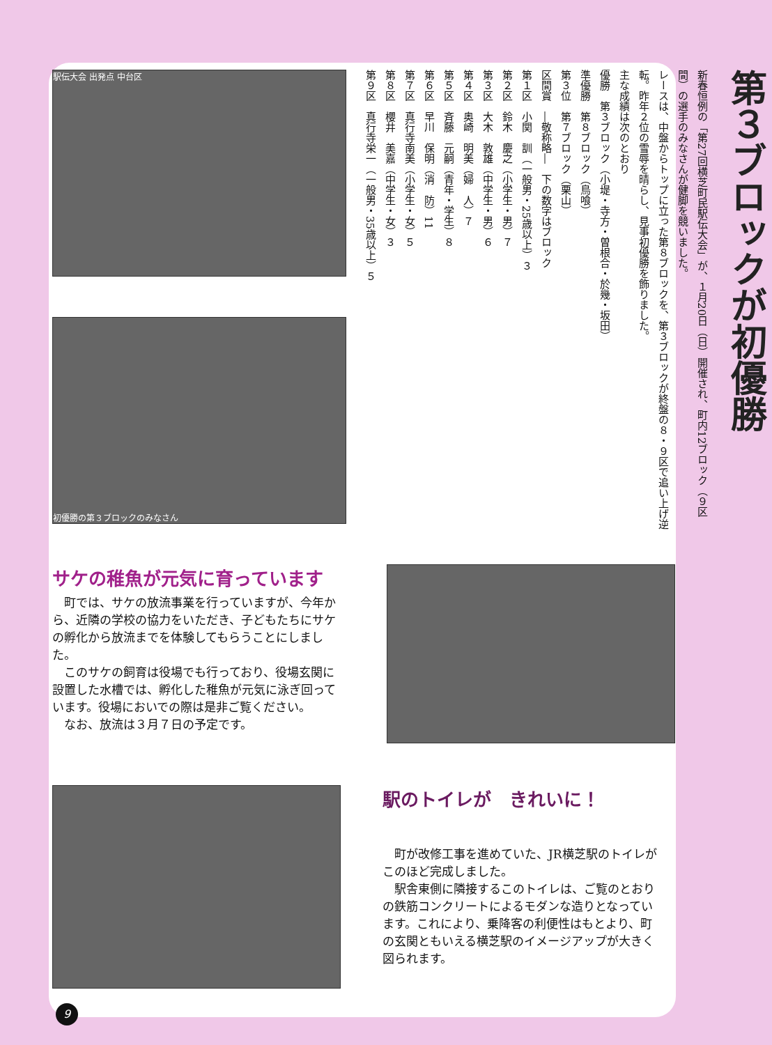駅伝大会 出発点 中台区
初優勝の第３ブロックのみなさん
第３ブロックが初優勝
新春恒例の「第27回横芝町民駅伝大会」が、１月20日（日）開催され、町内12ブロック（９区間）の選手のみなさんが健脚を競いました。
レースは、中盤からトップに立った第８ブロックを、第３ブロックが終盤の８・９区で追い上げ逆転。昨年２位の雪辱を晴らし、見事初優勝を飾りました。
主な成績は次のとおり
優勝　第３ブロック（小堤・寺方・曽根合・於幾・坂田）
準優勝　第８ブロック（鳥喰）
第３位　第７ブロック（栗山）
区間賞　―敬称略―　下の数字はブロック
第１区　小関　訓（一般男・25歳以上）３
第２区　鈴木　慶之（小学生・男）７
第３区　大木　敦雄（中学生・男）６
第４区　奥崎　明美（婦　人）７
第５区　斉藤　元嗣（青年・学生）８
第６区　早川　保明（消　防）11
第７区　真行寺南美（小学生・女）５
第８区　櫻井　美嘉（中学生・女）３
第９区　真行寺栄一（一般男・35歳以上）５
サケの稚魚が元気に育っています
　町では、サケの放流事業を行っていますが、今年から、近隣の学校の協力をいただき、子どもたちにサケの孵化から放流までを体験してもらうことにしました。
　このサケの飼育は役場でも行っており、役場玄関に設置した水槽では、孵化した稚魚が元気に泳ぎ回っています。役場においでの際は是非ご覧ください。
　なお、放流は３月７日の予定です。
駅のトイレが　きれいに！
　町が改修工事を進めていた、JR横芝駅のトイレがこのほど完成しました。
　駅舎東側に隣接するこのトイレは、ご覧のとおりの鉄筋コンクリートによるモダンな造りとなっています。これにより、乗降客の利便性はもとより、町の玄関ともいえる横芝駅のイメージアップが大きく図られます。
9